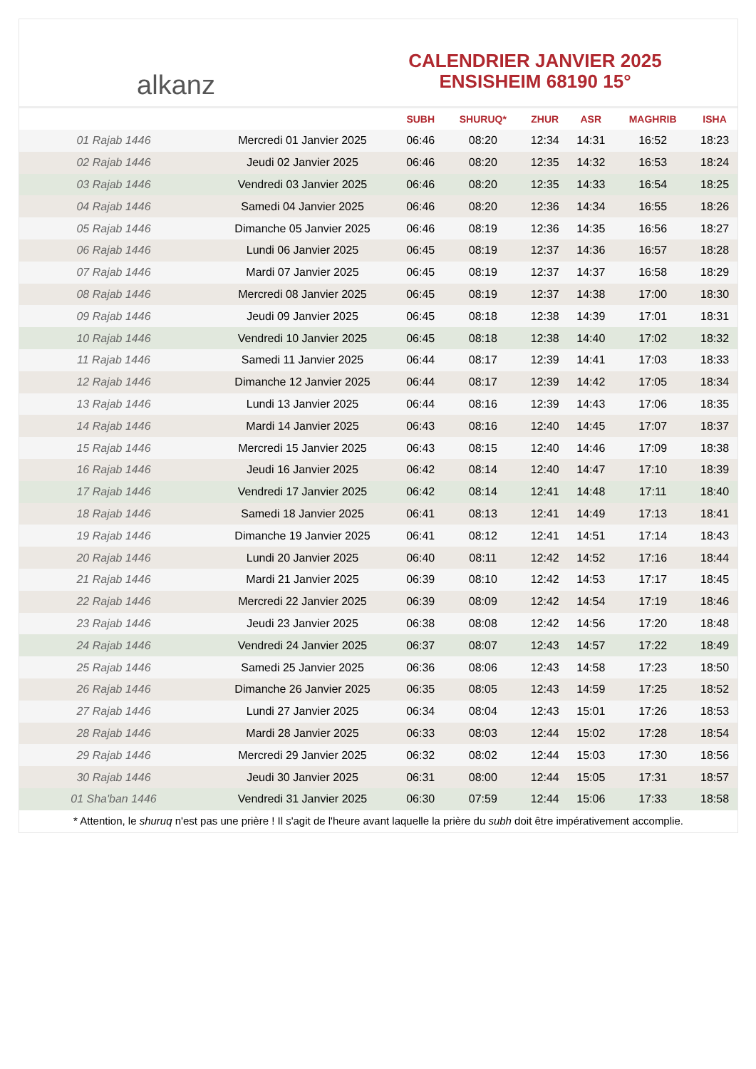alkanz
CALENDRIER JANVIER 2025
ENSISHEIM 68190 15°
| | | SUBH | SHURUQ* | ZHUR | ASR | MAGHRIB | ISHA |
| --- | --- | --- | --- | --- | --- | --- | --- |
| 01 Rajab 1446 | Mercredi 01 Janvier 2025 | 06:46 | 08:20 | 12:34 | 14:31 | 16:52 | 18:23 |
| 02 Rajab 1446 | Jeudi 02 Janvier 2025 | 06:46 | 08:20 | 12:35 | 14:32 | 16:53 | 18:24 |
| 03 Rajab 1446 | Vendredi 03 Janvier 2025 | 06:46 | 08:20 | 12:35 | 14:33 | 16:54 | 18:25 |
| 04 Rajab 1446 | Samedi 04 Janvier 2025 | 06:46 | 08:20 | 12:36 | 14:34 | 16:55 | 18:26 |
| 05 Rajab 1446 | Dimanche 05 Janvier 2025 | 06:46 | 08:19 | 12:36 | 14:35 | 16:56 | 18:27 |
| 06 Rajab 1446 | Lundi 06 Janvier 2025 | 06:45 | 08:19 | 12:37 | 14:36 | 16:57 | 18:28 |
| 07 Rajab 1446 | Mardi 07 Janvier 2025 | 06:45 | 08:19 | 12:37 | 14:37 | 16:58 | 18:29 |
| 08 Rajab 1446 | Mercredi 08 Janvier 2025 | 06:45 | 08:19 | 12:37 | 14:38 | 17:00 | 18:30 |
| 09 Rajab 1446 | Jeudi 09 Janvier 2025 | 06:45 | 08:18 | 12:38 | 14:39 | 17:01 | 18:31 |
| 10 Rajab 1446 | Vendredi 10 Janvier 2025 | 06:45 | 08:18 | 12:38 | 14:40 | 17:02 | 18:32 |
| 11 Rajab 1446 | Samedi 11 Janvier 2025 | 06:44 | 08:17 | 12:39 | 14:41 | 17:03 | 18:33 |
| 12 Rajab 1446 | Dimanche 12 Janvier 2025 | 06:44 | 08:17 | 12:39 | 14:42 | 17:05 | 18:34 |
| 13 Rajab 1446 | Lundi 13 Janvier 2025 | 06:44 | 08:16 | 12:39 | 14:43 | 17:06 | 18:35 |
| 14 Rajab 1446 | Mardi 14 Janvier 2025 | 06:43 | 08:16 | 12:40 | 14:45 | 17:07 | 18:37 |
| 15 Rajab 1446 | Mercredi 15 Janvier 2025 | 06:43 | 08:15 | 12:40 | 14:46 | 17:09 | 18:38 |
| 16 Rajab 1446 | Jeudi 16 Janvier 2025 | 06:42 | 08:14 | 12:40 | 14:47 | 17:10 | 18:39 |
| 17 Rajab 1446 | Vendredi 17 Janvier 2025 | 06:42 | 08:14 | 12:41 | 14:48 | 17:11 | 18:40 |
| 18 Rajab 1446 | Samedi 18 Janvier 2025 | 06:41 | 08:13 | 12:41 | 14:49 | 17:13 | 18:41 |
| 19 Rajab 1446 | Dimanche 19 Janvier 2025 | 06:41 | 08:12 | 12:41 | 14:51 | 17:14 | 18:43 |
| 20 Rajab 1446 | Lundi 20 Janvier 2025 | 06:40 | 08:11 | 12:42 | 14:52 | 17:16 | 18:44 |
| 21 Rajab 1446 | Mardi 21 Janvier 2025 | 06:39 | 08:10 | 12:42 | 14:53 | 17:17 | 18:45 |
| 22 Rajab 1446 | Mercredi 22 Janvier 2025 | 06:39 | 08:09 | 12:42 | 14:54 | 17:19 | 18:46 |
| 23 Rajab 1446 | Jeudi 23 Janvier 2025 | 06:38 | 08:08 | 12:42 | 14:56 | 17:20 | 18:48 |
| 24 Rajab 1446 | Vendredi 24 Janvier 2025 | 06:37 | 08:07 | 12:43 | 14:57 | 17:22 | 18:49 |
| 25 Rajab 1446 | Samedi 25 Janvier 2025 | 06:36 | 08:06 | 12:43 | 14:58 | 17:23 | 18:50 |
| 26 Rajab 1446 | Dimanche 26 Janvier 2025 | 06:35 | 08:05 | 12:43 | 14:59 | 17:25 | 18:52 |
| 27 Rajab 1446 | Lundi 27 Janvier 2025 | 06:34 | 08:04 | 12:43 | 15:01 | 17:26 | 18:53 |
| 28 Rajab 1446 | Mardi 28 Janvier 2025 | 06:33 | 08:03 | 12:44 | 15:02 | 17:28 | 18:54 |
| 29 Rajab 1446 | Mercredi 29 Janvier 2025 | 06:32 | 08:02 | 12:44 | 15:03 | 17:30 | 18:56 |
| 30 Rajab 1446 | Jeudi 30 Janvier 2025 | 06:31 | 08:00 | 12:44 | 15:05 | 17:31 | 18:57 |
| 01 Sha'ban 1446 | Vendredi 31 Janvier 2025 | 06:30 | 07:59 | 12:44 | 15:06 | 17:33 | 18:58 |
* Attention, le shuruq n'est pas une prière ! Il s'agit de l'heure avant laquelle la prière du subh doit être impérativement accomplie.